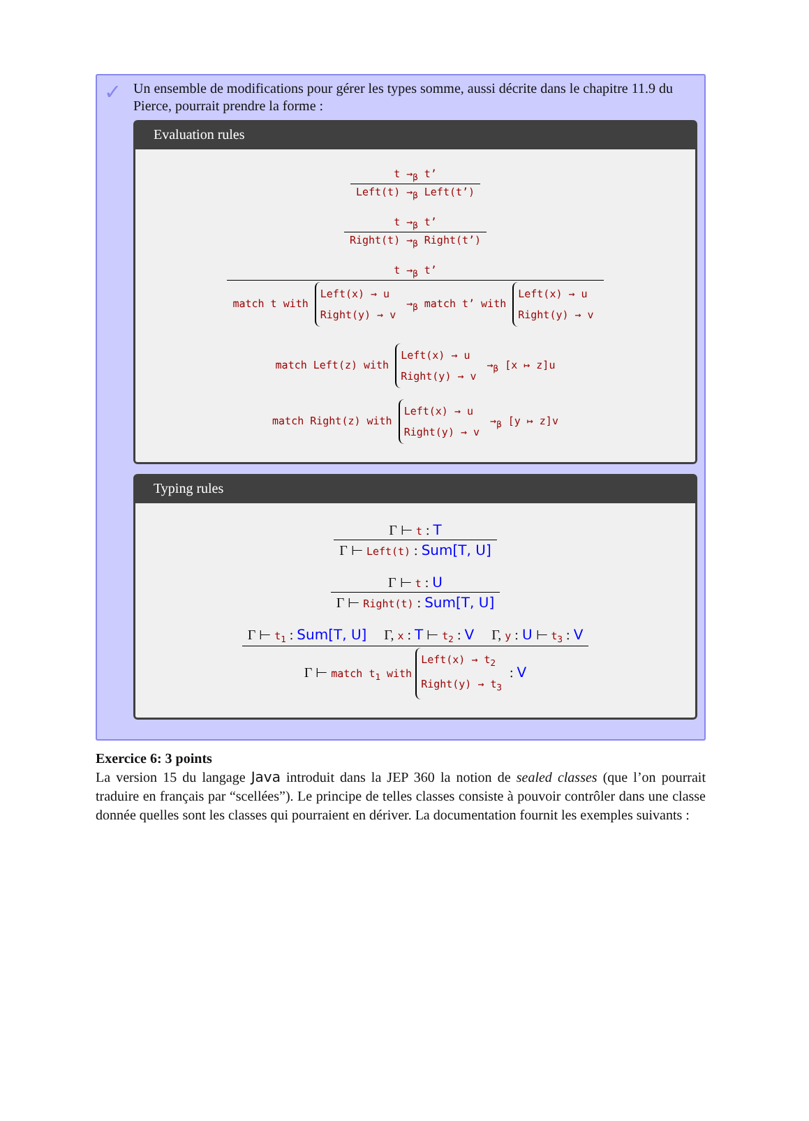✓
Un ensemble de modifications pour gérer les types somme, aussi décrite dans le chapitre 11.9 du Pierce, pourrait prendre la forme :
Evaluation rules
t →<sub>β</sub> t’
Left(t) →<sub>β</sub> Left(t’)
t →<sub>β</sub> t’
Right(t) →<sub>β</sub> Right(t’)
t →<sub>β</sub> t’
match t with Left(x) → u
Right(y) → v →<sub>β</sub> match t’ with Left(x) → u
Right(y) → v
match Left(z) with Left(x) → u
Right(y) → v →<sub>β</sub> [x ↦ z]u
match Right(z) with Left(x) → u
Right(y) → v →<sub>β</sub> [y ↦ z]v
Typing rules
Γ ⊢ t : T
Γ ⊢ Left(t) : Sum[T, U]
Γ ⊢ t : U
Γ ⊢ Right(t) : Sum[T, U]
Γ ⊢ t<sub>1</sub> : Sum[T, U] Γ, x : T ⊢ t<sub>2</sub> : V Γ, y : U ⊢ t<sub>3</sub> : V
Γ ⊢ match t<sub>1</sub> with Left(x) → t<sub>2</sub>
Right(y) → t<sub>3</sub> : V
Exercice 6: 3 points
La version 15 du langage Java introduit dans la JEP 360 la notion de sealed classes (que l’on pourrait traduire en français par “scellées”). Le principe de telles classes consiste à pouvoir contrôler dans une classe donnée quelles sont les classes qui pourraient en dériver. La documentation fournit les exemples suivants :